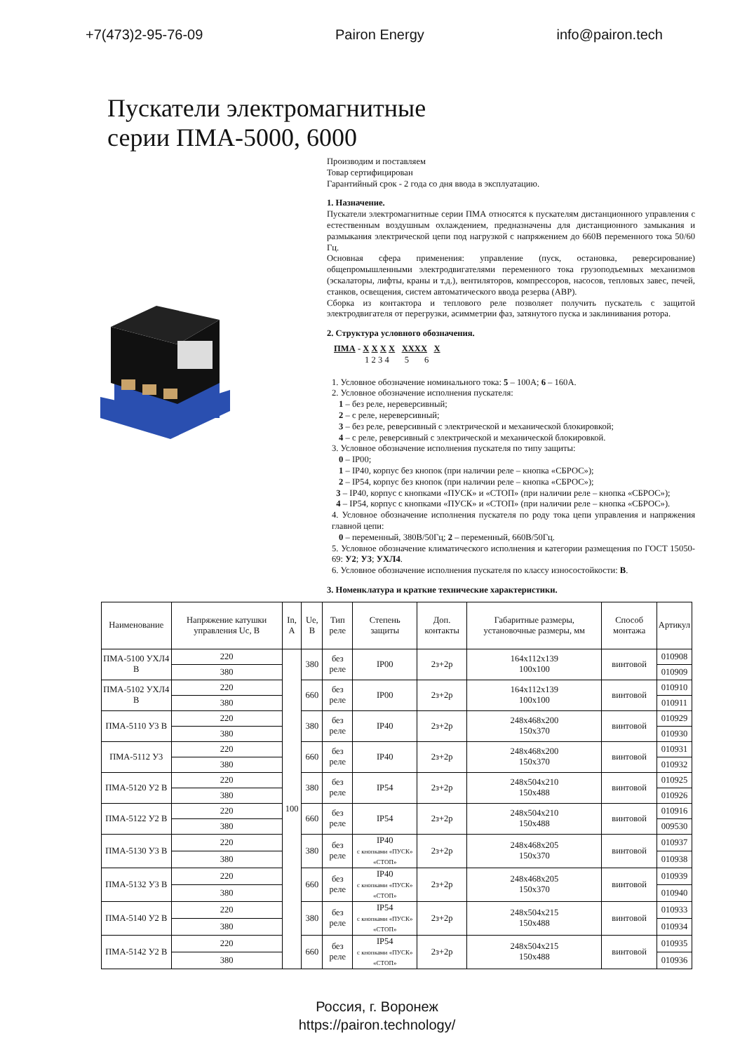+7(473)2-95-76-09 Pairon Energy info@pairon.tech
Пускатели электромагнитные
серии ПМА-5000, 6000
Производим и поставляем
Товар сертифицирован
Гарантийный срок - 2 года со дня ввода в эксплуатацию.
1. Назначение.
Пускатели электромагнитные серии ПМА относятся к пускателям дистанционного управления с естественным воздушным охлаждением, предназначены для дистанционного замыкания и размыкания электрической цепи под нагрузкой с напряжением до 660В переменного тока 50/60 Гц.
Основная сфера применения: управление (пуск, остановка, реверсирование) общепромышленными электродвигателями переменного тока грузоподъемных механизмов (эскалаторы, лифты, краны и т.д.), вентиляторов, компрессоров, насосов, тепловых завес, печей, станков, освещения, систем автоматического ввода резерва (АВР).
Сборка из контактора и теплового реле позволяет получить пускатель с защитой электродвигателя от перегрузки, асимметрии фаз, затянутого пуска и заклинивания ротора.
2. Структура условного обозначения.
ПМА - X X X X XXXX X
1 2 3 4 5 6
1. Условное обозначение номинального тока: 5 – 100А; 6 – 160А.
2. Условное обозначение исполнения пускателя:
1 – без реле, нереверсивный;
2 – с реле, нереверсивный;
3 – без реле, реверсивный с электрической и механической блокировкой;
4 – с реле, реверсивный с электрической и механической блокировкой.
3. Условное обозначение исполнения пускателя по типу защиты:
0 – IP00;
1 – IP40, корпус без кнопок (при наличии реле – кнопка «СБРОС»);
2 – IP54, корпус без кнопок (при наличии реле – кнопка «СБРОС»);
3 – IP40, корпус с кнопками «ПУСК» и «СТОП» (при наличии реле – кнопка «СБРОС»);
4 – IP54, корпус с кнопками «ПУСК» и «СТОП» (при наличии реле – кнопка «СБРОС»).
4. Условное обозначение исполнения пускателя по роду тока цепи управления и напряжения главной цепи:
0 – переменный, 380В/50Гц; 2 – переменный, 660В/50Гц.
5. Условное обозначение климатического исполнения и категории размещения по ГОСТ 15050-69: У2; У3; УХЛ4.
6. Условное обозначение исполнения пускателя по классу износостойкости: В.
3. Номенклатура и краткие технические характеристики.
| Наименование | Напряжение катушки управления Uс, В | In, A | Ue, В | Тип реле | Степень защиты | Доп. контакты | Габаритные размеры, установочные размеры, мм | Способ монтажа | Артикул |
| --- | --- | --- | --- | --- | --- | --- | --- | --- | --- |
| ПМА-5100 УХЛ4 В | 220 | 100 | 380 | без реле | IP00 | 2з+2р | 164x112x139 100x100 | винтовой | 010908 |
| | 380 | | | | | | | | 010909 |
| ПМА-5102 УХЛ4 В | 220 | | 660 | без реле | IP00 | 2з+2р | 164x112x139 100x100 | винтовой | 010910 |
| | 380 | | | | | | | | 010911 |
| ПМА-5110 У3 В | 220 | | 380 | без реле | IP40 | 2з+2р | 248x468x200 150x370 | винтовой | 010929 |
| | 380 | | | | | | | | 010930 |
| ПМА-5112 У3 | 220 | | 660 | без реле | IP40 | 2з+2р | 248x468x200 150x370 | винтовой | 010931 |
| | 380 | | | | | | | | 010932 |
| ПМА-5120 У2 В | 220 | | 380 | без реле | IP54 | 2з+2р | 248x504x210 150x488 | винтовой | 010925 |
| | 380 | | | | | | | | 010926 |
| ПМА-5122 У2 В | 220 | | 660 | без реле | IP54 | 2з+2р | 248x504x210 150x488 | винтовой | 010916 |
| | 380 | | | | | | | | 009530 |
| ПМА-5130 У3 В | 220 | | 380 | без реле | IP40 с кнопками «ПУСК» «СТОП» | 2з+2р | 248x468x205 150x370 | винтовой | 010937 |
| | 380 | | | | | | | | 010938 |
| ПМА-5132 У3 В | 220 | | 660 | без реле | IP40 с кнопками «ПУСК» «СТОП» | 2з+2р | 248x468x205 150x370 | винтовой | 010939 |
| | 380 | | | | | | | | 010940 |
| ПМА-5140 У2 В | 220 | | 380 | без реле | IP54 с кнопками «ПУСК» «СТОП» | 2з+2р | 248x504x215 150x488 | винтовой | 010933 |
| | 380 | | | | | | | | 010934 |
| ПМА-5142 У2 В | 220 | | 660 | без реле | IP54 с кнопками «ПУСК» «СТОП» | 2з+2р | 248x504x215 150x488 | винтовой | 010935 |
| | 380 | | | | | | | | 010936 |
Россия, г. Воронеж
https://pairon.technology/